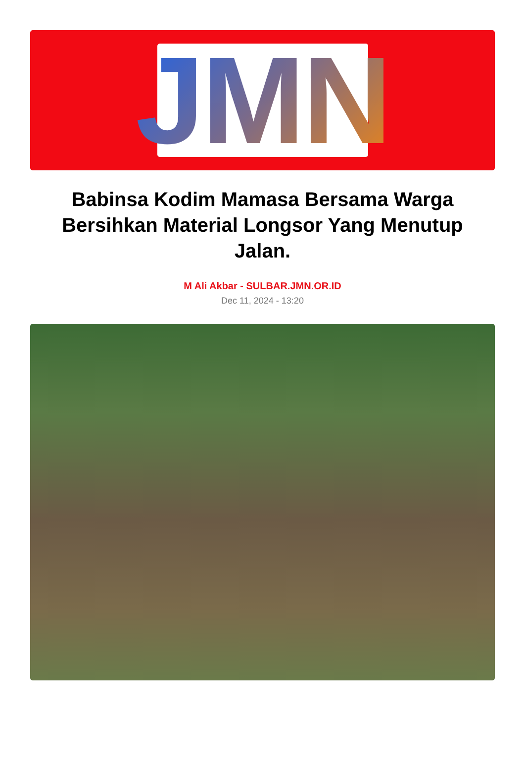JMN
Babinsa Kodim Mamasa Bersama Warga Bersihkan Material Longsor Yang Menutup Jalan.
M Ali Akbar - SULBAR.JMN.OR.ID
Dec 11, 2024 - 13:20